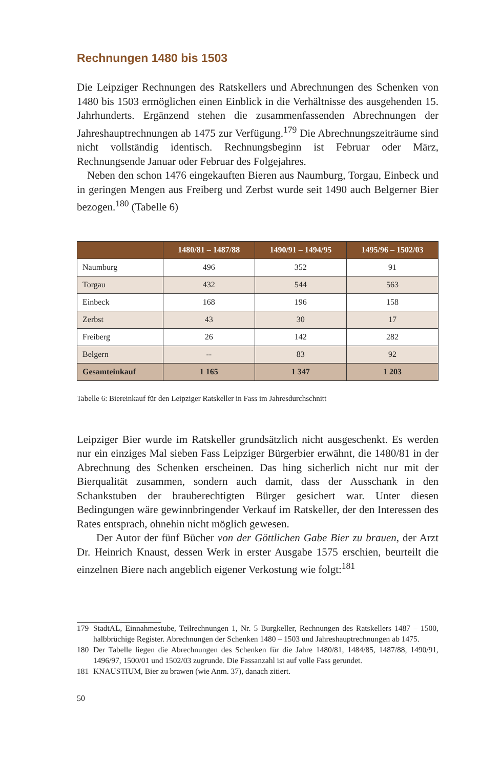Rechnungen 1480 bis 1503
Die Leipziger Rechnungen des Ratskellers und Abrechnungen des Schenken von 1480 bis 1503 ermöglichen einen Einblick in die Verhältnisse des ausgehenden 15. Jahrhunderts. Ergänzend stehen die zusammenfassenden Abrechnungen der Jahreshauptrechnungen ab 1475 zur Verfügung.<sup>179</sup> Die Abrechnungszeiträume sind nicht vollständig identisch. Rechnungsbeginn ist Februar oder März, Rechnungsende Januar oder Februar des Folgejahres.
Neben den schon 1476 eingekauften Bieren aus Naumburg, Torgau, Einbeck und in geringen Mengen aus Freiberg und Zerbst wurde seit 1490 auch Belgerner Bier bezogen.<sup>180</sup> (Tabelle 6)
| | 1480/81 – 1487/88 | 1490/91 – 1494/95 | 1495/96 – 1502/03 |
| --- | --- | --- | --- |
| Naumburg | 496 | 352 | 91 |
| Torgau | 432 | 544 | 563 |
| Einbeck | 168 | 196 | 158 |
| Zerbst | 43 | 30 | 17 |
| Freiberg | 26 | 142 | 282 |
| Belgern | -- | 83 | 92 |
| Gesamteinkauf | 1 165 | 1 347 | 1 203 |
Tabelle 6: Biereinkauf für den Leipziger Ratskeller in Fass im Jahresdurchschnitt
Leipziger Bier wurde im Ratskeller grundsätzlich nicht ausgeschenkt. Es werden nur ein einziges Mal sieben Fass Leipziger Bürgerbier erwähnt, die 1480/81 in der Abrechnung des Schenken erscheinen. Das hing sicherlich nicht nur mit der Bierqualität zusammen, sondern auch damit, dass der Ausschank in den Schankstuben der brauberechtigten Bürger gesichert war. Unter diesen Bedingungen wäre gewinnbringender Verkauf im Ratskeller, der den Interessen des Rates entsprach, ohnehin nicht möglich gewesen.
Der Autor der fünf Bücher von der Göttlichen Gabe Bier zu brauen, der Arzt Dr. Heinrich Knaust, dessen Werk in erster Ausgabe 1575 erschien, beurteilt die einzelnen Biere nach angeblich eigener Verkostung wie folgt:<sup>181</sup>
179 StadtAL, Einnahmestube, Teilrechnungen 1, Nr. 5 Burgkeller, Rechnungen des Ratskellers 1487 – 1500, halbbrüchige Register. Abrechnungen der Schenken 1480 – 1503 und Jahreshauptrechnungen ab 1475.
180 Der Tabelle liegen die Abrechnungen des Schenken für die Jahre 1480/81, 1484/85, 1487/88, 1490/91, 1496/97, 1500/01 und 1502/03 zugrunde. Die Fassanzahl ist auf volle Fass gerundet.
181 KNAUSTIUM, Bier zu brawen (wie Anm. 37), danach zitiert.
50